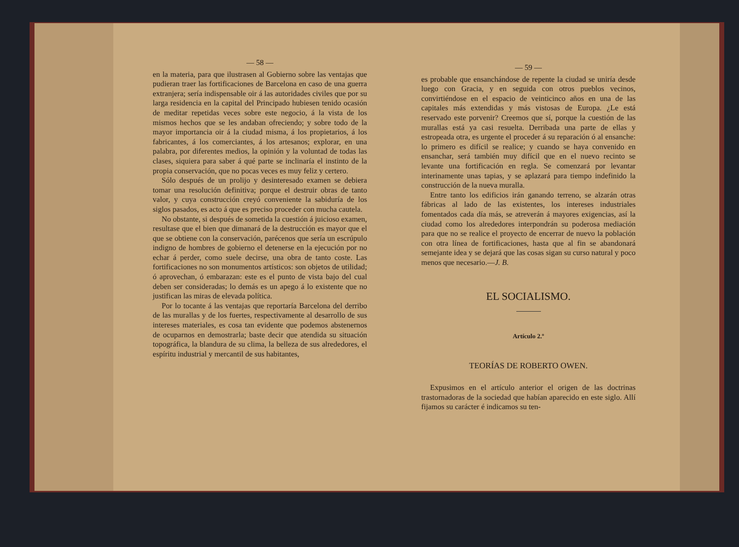— 58 —
en la materia, para que ilustrasen al Gobierno sobre las ventajas que pudieran traer las fortificaciones de Barcelona en caso de una guerra extranjera; sería indispensable oir á las autoridades civiles que por su larga residencia en la capital del Principado hubiesen tenido ocasión de meditar repetidas veces sobre este negocio, á la vista de los mismos hechos que se les andaban ofreciendo; y sobre todo de la mayor importancia oir á la ciudad misma, á los propietarios, á los fabricantes, á los comerciantes, á los artesanos; explorar, en una palabra, por diferentes medios, la opinión y la voluntad de todas las clases, siquiera para saber á qué parte se inclinaría el instinto de la propia conservación, que no pocas veces es muy feliz y certero.
Sólo después de un prolijo y desinteresado examen se debiera tomar una resolución definitiva; porque el destruir obras de tanto valor, y cuya construcción creyó conveniente la sabiduría de los siglos pasados, es acto á que es preciso proceder con mucha cautela.
No obstante, si después de sometida la cuestión á juicioso examen, resultase que el bien que dimanará de la destrucción es mayor que el que se obtiene con la conservación, parécenos que sería un escrúpulo indigno de hombres de gobierno el detenerse en la ejecución por no echar á perder, como suele decirse, una obra de tanto coste. Las fortificaciones no son monumentos artísticos: son objetos de utilidad; ó aprovechan, ó embarazan: este es el punto de vista bajo del cual deben ser consideradas; lo demás es un apego á lo existente que no justifican las miras de elevada política.
Por lo tocante á las ventajas que reportaría Barcelona del derribo de las murallas y de los fuertes, respectivamente al desarrollo de sus intereses materiales, es cosa tan evidente que podemos abstenernos de ocuparnos en demostrarla; baste decir que atendida su situación topográfica, la blandura de su clima, la belleza de sus alrededores, el espíritu industrial y mercantil de sus habitantes,
— 59 —
es probable que ensanchándose de repente la ciudad se uniría desde luego con Gracia, y en seguida con otros pueblos vecinos, convirtiéndose en el espacio de veinticinco años en una de las capitales más extendidas y más vistosas de Europa. ¿Le está reservado este porvenir? Creemos que sí, porque la cuestión de las murallas está ya casi resuelta. Derribada una parte de ellas y estropeada otra, es urgente el proceder á su reparación ó al ensanche: lo primero es difícil se realice; y cuando se haya convenido en ensanchar, será también muy difícil que en el nuevo recinto se levante una fortificación en regla. Se comenzará por levantar interinamente unas tapias, y se aplazará para tiempo indefinido la construcción de la nueva muralla.
Entre tanto los edificios irán ganando terreno, se alzarán otras fábricas al lado de las existentes, los intereses industriales fomentados cada día más, se atreverán á mayores exigencias, así la ciudad como los alrededores interpondrán su poderosa mediación para que no se realice el proyecto de encerrar de nuevo la población con otra línea de fortificaciones, hasta que al fin se abandonará semejante idea y se dejará que las cosas sigan su curso natural y poco menos que necesario.—J. B.
EL SOCIALISMO.
Artículo 2.º
TEORÍAS DE ROBERTO OWEN.
Expusimos en el artículo anterior el origen de las doctrinas trastornadoras de la sociedad que habían aparecido en este siglo. Allí fijamos su carácter é indicamos su ten-